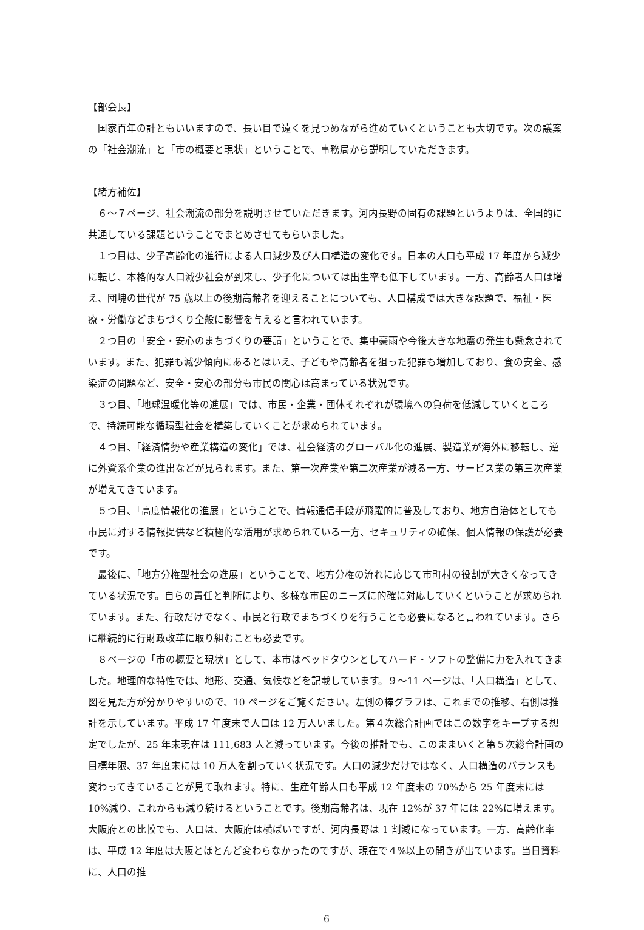【部会長】
国家百年の計ともいいますので、長い目で遠くを見つめながら進めていくということも大切です。次の議案の「社会潮流」と「市の概要と現状」ということで、事務局から説明していただきます。
【緒方補佐】
６～７ページ、社会潮流の部分を説明させていただきます。河内長野の固有の課題というよりは、全国的に共通している課題ということでまとめさせてもらいました。
１つ目は、少子高齢化の進行による人口減少及び人口構造の変化です。日本の人口も平成 17 年度から減少に転じ、本格的な人口減少社会が到来し、少子化については出生率も低下しています。一方、高齢者人口は増え、団塊の世代が 75 歳以上の後期高齢者を迎えることについても、人口構成では大きな課題で、福祉・医療・労働などまちづくり全般に影響を与えると言われています。
２つ目の「安全・安心のまちづくりの要請」ということで、集中豪雨や今後大きな地震の発生も懸念されています。また、犯罪も減少傾向にあるとはいえ、子どもや高齢者を狙った犯罪も増加しており、食の安全、感染症の問題など、安全・安心の部分も市民の関心は高まっている状況です。
３つ目、「地球温暖化等の進展」では、市民・企業・団体それぞれが環境への負荷を低減していくところで、持続可能な循環型社会を構築していくことが求められています。
４つ目、「経済情勢や産業構造の変化」では、社会経済のグローバル化の進展、製造業が海外に移転し、逆に外資系企業の進出などが見られます。また、第一次産業や第二次産業が減る一方、サービス業の第三次産業が増えてきています。
５つ目、「高度情報化の進展」ということで、情報通信手段が飛躍的に普及しており、地方自治体としても市民に対する情報提供など積極的な活用が求められている一方、セキュリティの確保、個人情報の保護が必要です。
最後に、「地方分権型社会の進展」ということで、地方分権の流れに応じて市町村の役割が大きくなってきている状況です。自らの責任と判断により、多様な市民のニーズに的確に対応していくということが求められています。また、行政だけでなく、市民と行政でまちづくりを行うことも必要になると言われています。さらに継続的に行財政改革に取り組むことも必要です。
８ページの「市の概要と現状」として、本市はベッドタウンとしてハード・ソフトの整備に力を入れてきました。地理的な特性では、地形、交通、気候などを記載しています。９～11 ページは、「人口構造」として、図を見た方が分かりやすいので、10 ページをご覧ください。左側の棒グラフは、これまでの推移、右側は推計を示しています。平成 17 年度末で人口は 12 万人いました。第４次総合計画ではこの数字をキープする想定でしたが、25 年末現在は 111,683 人と減っています。今後の推計でも、このままいくと第５次総合計画の目標年限、37 年度末には 10 万人を割っていく状況です。人口の減少だけではなく、人口構造のバランスも変わってきていることが見て取れます。特に、生産年齢人口も平成 12 年度末の 70%から 25 年度末には 10%減り、これからも減り続けるということです。後期高齢者は、現在 12%が 37 年には 22%に増えます。大阪府との比較でも、人口は、大阪府は横ばいですが、河内長野は 1 割減になっています。一方、高齢化率は、平成 12 年度は大阪とほとんど変わらなかったのですが、現在で４%以上の開きが出ています。当日資料に、人口の推
6